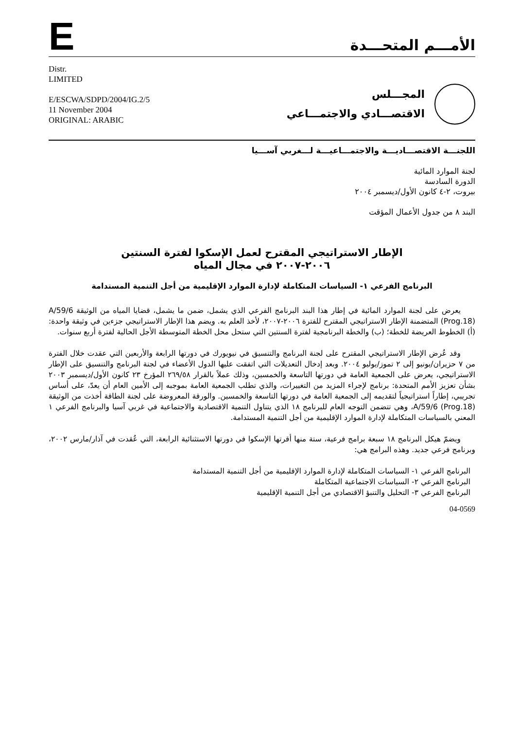E
الأمـــم المتحـــدة
Distr.
LIMITED
E/ESCWA/SDPD/2004/IG.2/5
11 November 2004
ORIGINAL: ARABIC
المجـــلس
الاقتصـــادي والاجتمـــاعي
اللجنـــة الاقتصـــاديـــة والاجتمـــاعيـــة لـــغربي آســـيا
لجنة الموارد المائية
الدورة السادسة
بيروت، ٢-٤ كانون الأول/ديسمبر ٢٠٠٤
البند ٨ من جدول الأعمال المؤقت
الإطار الاستراتيجي المقترح لعمل الإسكوا لفترة السنتين
٢٠٠٦-٢٠٠٧ في مجال المياه
البرنامج الفرعي ١- السياسات المتكاملة لإدارة الموارد الإقليمية من أجل التنمية المستدامة
يعرض على لجنة الموارد المائية في إطار هذا البند البرنامج الفرعي الذي يشمل، ضمن ما يشمل، قضايا المياه من الوثيقة A/59/6 (Prog.18) المتضمنة الإطار الاستراتيجي المقترح للفترة ٢٠٠٦-٢٠٠٧، لأخذ العلم به. ويضم هذا الإطار الاستراتيجي جزءين في وثيقة واحدة: (أ) الخطوط العريضة للخطة؛ (ب) والخطة البرنامجية لفترة السنتين التي ستحل محل الخطة المتوسطة الأجل الحالية لفترة أربع سنوات.
وقد عُرض الإطار الاستراتيجي المقترح على لجنة البرنامج والتنسيق في نيويورك في دورتها الرابعة والأربعين التي عقدت خلال الفترة من ٧ حزيران/يونيو إلى ٢ تموز/يوليو ٢٠٠٤. وبعد إدخال التعديلات التي اتفقت عليها الدول الأعضاء في لجنة البرنامج والتنسيق على الإطار الاستراتيجي، يعرض على الجمعية العامة في دورتها التاسعة والخمسين، وذلك عملاً بالقرار ٢٦٩/٥٨ المؤرخ ٢٣ كانون الأول/ديسمبر ٢٠٠٣ بشأن تعزيز الأمم المتحدة: برنامج لإجراء المزيد من التغييرات، والذي تطلب الجمعية العامة بموجبه إلى الأمين العام أن يعدّ، على أساس تجريبي، إطاراً استراتيجياً لتقديمه إلى الجمعية العامة في دورتها التاسعة والخمسين. والورقة المعروضة على لجنة الطاقة أخذت من الوثيقة A/59/6 (Prog.18)، وهي تتضمن التوجه العام للبرنامج ١٨ الذي يتناول التنمية الاقتصادية والاجتماعية في غربي آسيا والبرنامج الفرعي ١ المعني بالسياسات المتكاملة لإدارة الموارد الإقليمية من أجل التنمية المستدامة.
ويضمّ هيكل البرنامج ١٨ سبعة برامج فرعية، ستة منها أقرتها الإسكوا في دورتها الاستثنائية الرابعة، التي عُقدت في آذار/مارس ٢٠٠٢، وبرنامج فرعي جديد. وهذه البرامج هي:
البرنامج الفرعي ١- السياسات المتكاملة لإدارة الموارد الإقليمية من أجل التنمية المستدامة
البرنامج الفرعي ٢- السياسات الاجتماعية المتكاملة
البرنامج الفرعي ٣- التحليل والتنبؤ الاقتصادي من أجل التنمية الإقليمية
04-0569